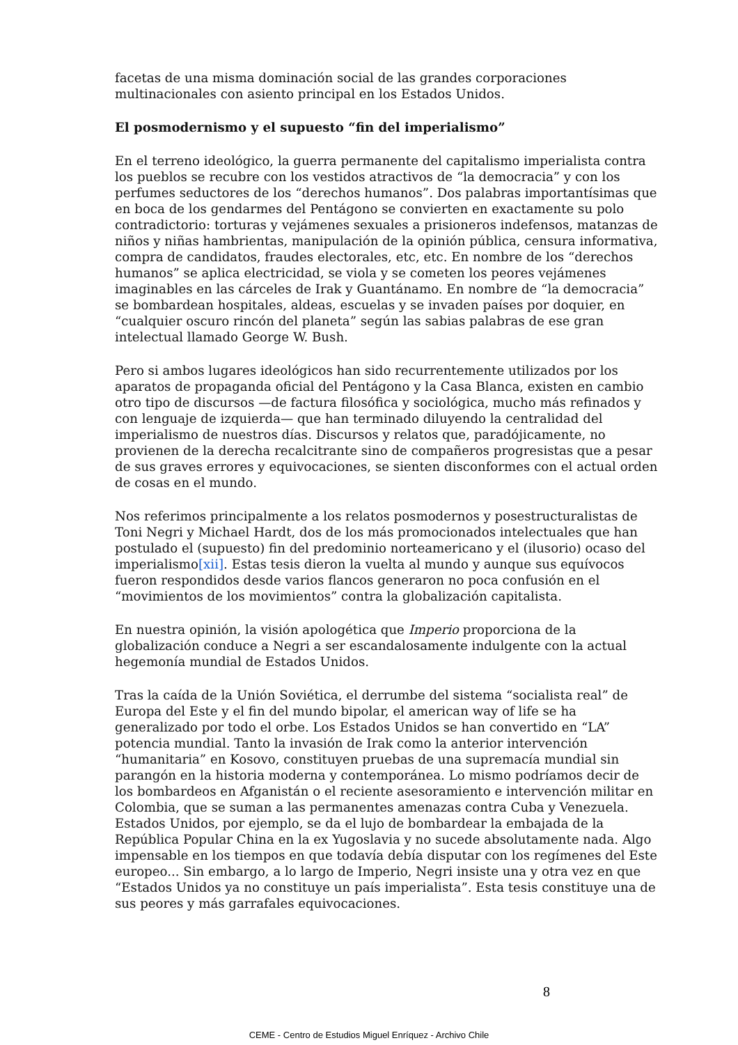facetas de una misma dominación social de las grandes corporaciones multinacionales con asiento principal en los Estados Unidos.
El posmodernismo y el supuesto “fin del imperialismo”
En el terreno ideológico, la guerra permanente del capitalismo imperialista contra los pueblos se recubre con los vestidos atractivos de “la democracia” y con los perfumes seductores de los “derechos humanos”. Dos palabras importantísimas que en boca de los gendarmes del Pentágono se convierten en exactamente su polo contradictorio: torturas y vejámenes sexuales a prisioneros indefensos, matanzas de niños y niñas hambrientas, manipulación de la opinión pública, censura informativa, compra de candidatos, fraudes electorales, etc, etc. En nombre de los “derechos humanos” se aplica electricidad, se viola y se cometen los peores vejámenes imaginables en las cárceles de Irak y Guantánamo. En nombre de “la democracia” se bombardean hospitales, aldeas, escuelas y se invaden países por doquier, en “cualquier oscuro rincón del planeta” según las sabias palabras de ese gran intelectual llamado George W. Bush.
Pero si ambos lugares ideológicos han sido recurrentemente utilizados por los aparatos de propaganda oficial del Pentágono y la Casa Blanca, existen en cambio otro tipo de discursos —de factura filosófica y sociológica, mucho más refinados y con lenguaje de izquierda— que han terminado diluyendo la centralidad del imperialismo de nuestros días. Discursos y relatos que, paradójicamente, no provienen de la derecha recalcitrante sino de compañeros progresistas que a pesar de sus graves errores y equivocaciones, se sienten disconformes con el actual orden de cosas en el mundo.
Nos referimos principalmente a los relatos posmodernos y posestructuralistas de Toni Negri y Michael Hardt, dos de los más promocionados intelectuales que han postulado el (supuesto) fin del predominio norteamericano y el (ilusorio) ocaso del imperialismo[xii]. Estas tesis dieron la vuelta al mundo y aunque sus equívocos fueron respondidos desde varios flancos generaron no poca confusión en el “movimientos de los movimientos” contra la globalización capitalista.
En nuestra opinión, la visión apologética que Imperio proporciona de la globalización conduce a Negri a ser escandalosamente indulgente con la actual hegemonía mundial de Estados Unidos.
Tras la caída de la Unión Soviética, el derrumbe del sistema “socialista real” de Europa del Este y el fin del mundo bipolar, el american way of life se ha generalizado por todo el orbe. Los Estados Unidos se han convertido en “LA” potencia mundial. Tanto la invasión de Irak como la anterior intervención “humanitaria” en Kosovo, constituyen pruebas de una supremacía mundial sin parangón en la historia moderna y contemporánea. Lo mismo podríamos decir de los bombardeos en Afganistán o el reciente asesoramiento e intervención militar en Colombia, que se suman a las permanentes amenazas contra Cuba y Venezuela. Estados Unidos, por ejemplo, se da el lujo de bombardear la embajada de la República Popular China en la ex Yugoslavia y no sucede absolutamente nada. Algo impensable en los tiempos en que todavía debía disputar con los regímenes del Este europeo... Sin embargo, a lo largo de Imperio, Negri insiste una y otra vez en que “Estados Unidos ya no constituye un país imperialista”. Esta tesis constituye una de sus peores y más garrafales equivocaciones.
8
CEME - Centro de Estudios Miguel Enríquez - Archivo Chile